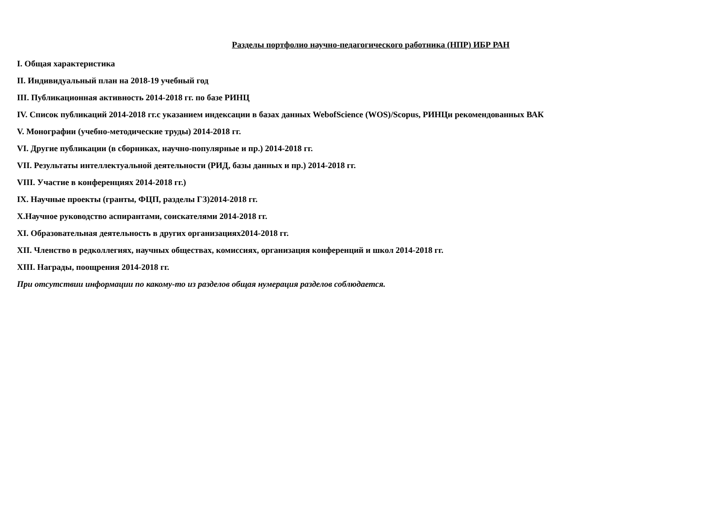Разделы портфолио научно-педагогического работника (НПР) ИБР РАН
I. Общая характеристика
II. Индивидуальный план на 2018-19 учебный год
III. Публикационная активность 2014-2018 гг. по базе РИНЦ
IV. Список публикаций 2014-2018 гг.с указанием индексации в базах данных WebofScience (WOS)/Scopus, РИНЦи рекомендованных ВАК
V. Монографии (учебно-методические труды) 2014-2018 гг.
VI. Другие публикации (в сборниках, научно-популярные и пр.) 2014-2018 гг.
VII. Результаты интеллектуальной деятельности (РИД, базы данных и пр.) 2014-2018 гг.
VIII. Участие в конференциях 2014-2018 гг.)
IX. Научные проекты (гранты, ФЦП, разделы ГЗ)2014-2018 гг.
X.Научное руководство аспирантами, соискателями 2014-2018 гг.
XI. Образовательная деятельность в других организациях2014-2018 гг.
XII. Членство в редколлегиях, научных обществах, комиссиях, организация конференций и школ 2014-2018 гг.
XIII. Награды, поощрения 2014-2018 гг.
При отсутствии информации по какому-то из разделов общая нумерация разделов соблюдается.